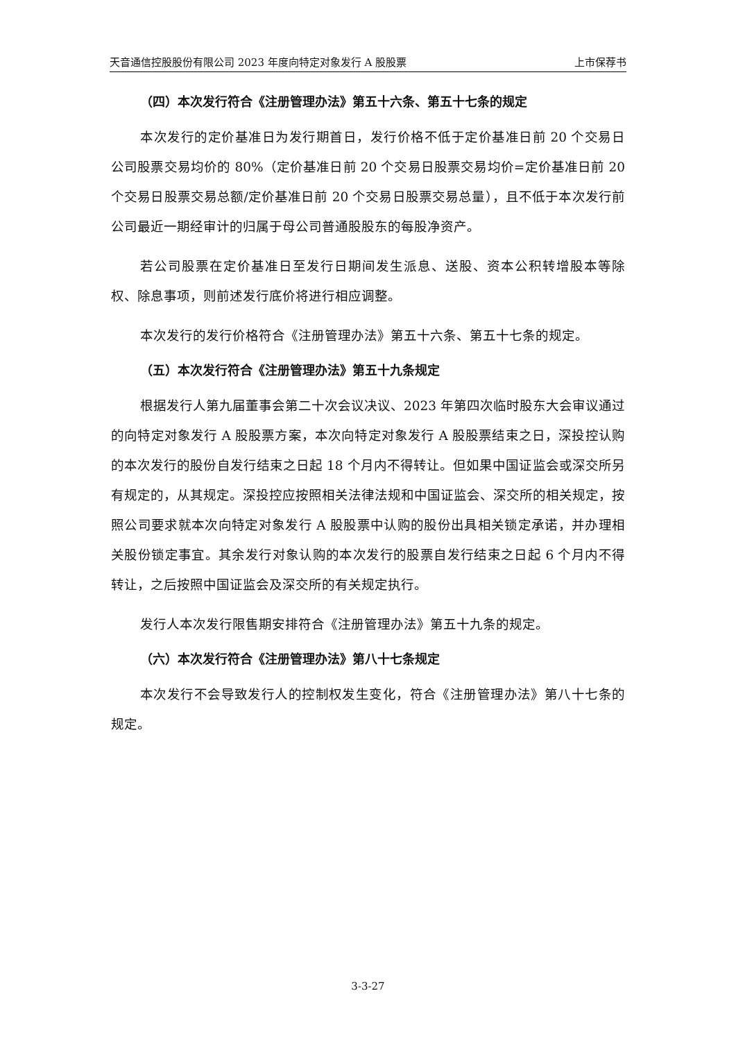天音通信控股股份有限公司 2023 年度向特定对象发行 A 股股票 上市保荐书
（四）本次发行符合《注册管理办法》第五十六条、第五十七条的规定
本次发行的定价基准日为发行期首日，发行价格不低于定价基准日前 20 个交易日公司股票交易均价的 80%（定价基准日前 20 个交易日股票交易均价=定价基准日前 20 个交易日股票交易总额/定价基准日前 20 个交易日股票交易总量），且不低于本次发行前公司最近一期经审计的归属于母公司普通股股东的每股净资产。
若公司股票在定价基准日至发行日期间发生派息、送股、资本公积转增股本等除权、除息事项，则前述发行底价将进行相应调整。
本次发行的发行价格符合《注册管理办法》第五十六条、第五十七条的规定。
（五）本次发行符合《注册管理办法》第五十九条规定
根据发行人第九届董事会第二十次会议决议、2023 年第四次临时股东大会审议通过的向特定对象发行 A 股股票方案，本次向特定对象发行 A 股股票结束之日，深投控认购的本次发行的股份自发行结束之日起 18 个月内不得转让。但如果中国证监会或深交所另有规定的，从其规定。深投控应按照相关法律法规和中国证监会、深交所的相关规定，按照公司要求就本次向特定对象发行 A 股股票中认购的股份出具相关锁定承诺，并办理相关股份锁定事宜。其余发行对象认购的本次发行的股票自发行结束之日起 6 个月内不得转让，之后按照中国证监会及深交所的有关规定执行。
发行人本次发行限售期安排符合《注册管理办法》第五十九条的规定。
（六）本次发行符合《注册管理办法》第八十七条规定
本次发行不会导致发行人的控制权发生变化，符合《注册管理办法》第八十七条的规定。
3-3-27